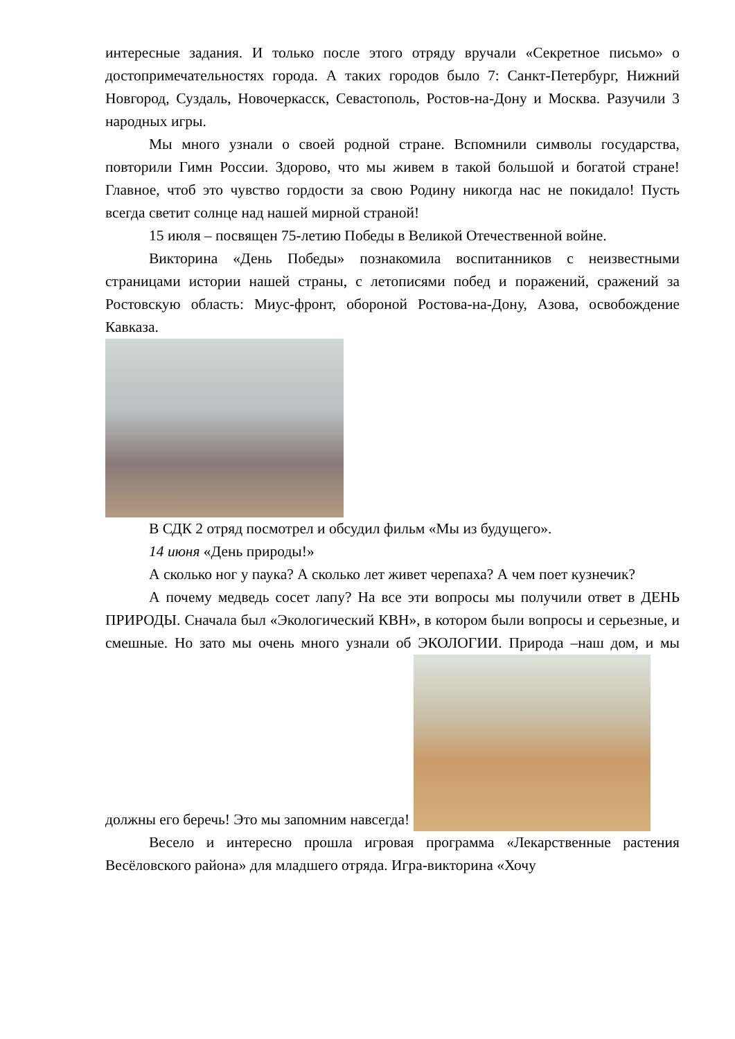интересные задания. И только после этого отряду вручали «Секретное письмо» о достопримечательностях города. А таких городов было 7: Санкт-Петербург, Нижний Новгород, Суздаль, Новочеркасск, Севастополь, Ростов-на-Дону и Москва. Разучили 3 народных игры.
Мы много узнали о своей родной стране. Вспомнили символы государства, повторили Гимн России. Здорово, что мы живем в такой большой и богатой стране! Главное, чтоб это чувство гордости за свою Родину никогда нас не покидало! Пусть всегда светит солнце над нашей мирной страной!
15 июля – посвящен 75-летию Победы в Великой Отечественной войне.
Викторина «День Победы» познакомила воспитанников с неизвестными страницами истории нашей страны, с летописями побед и поражений, сражений за Ростовскую область: Миус-фронт, обороной Ростова-на-Дону, Азова, освобождение Кавказа.
В СДК 2 отряд посмотрел и обсудил фильм «Мы из будущего».
14 июня «День природы!»
А сколько ног у паука? А сколько лет живет черепаха? А чем поет кузнечик?
А почему медведь сосет лапу? На все эти вопросы мы получили ответ в ДЕНЬ ПРИРОДЫ. Сначала был «Экологический КВН», в котором были вопросы и серьезные, и смешные. Но зато мы очень много узнали об ЭКОЛОГИИ. Природа –наш дом, и мы должны его беречь! Это мы запомним навсегда!
Весело и интересно прошла игровая программа «Лекарственные растения Весёловского района» для младшего отряда. Игра-викторина «Хочу